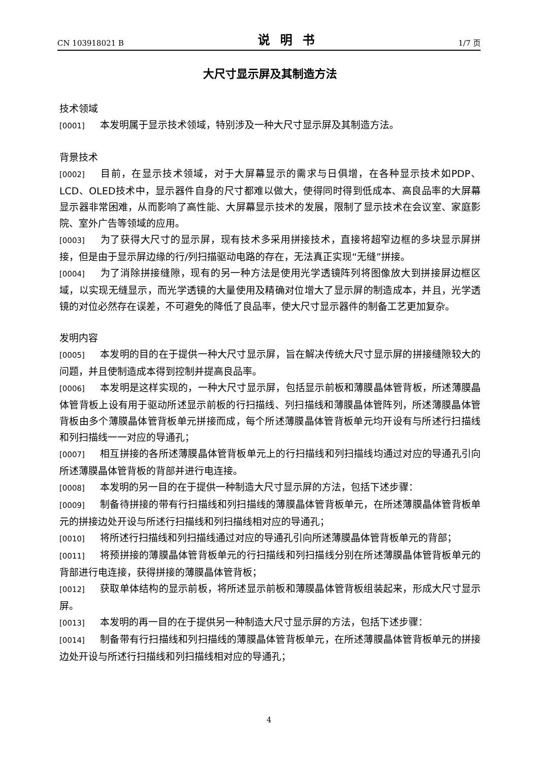CN 103918021 B 说明书 1/7 页
大尺寸显示屏及其制造方法
技术领域
[0001] 本发明属于显示技术领域，特别涉及一种大尺寸显示屏及其制造方法。
背景技术
[0002] 目前，在显示技术领域，对于大屏幕显示的需求与日俱增，在各种显示技术如PDP、LCD、OLED技术中，显示器件自身的尺寸都难以做大，使得同时得到低成本、高良品率的大屏幕显示器非常困难，从而影响了高性能、大屏幕显示技术的发展，限制了显示技术在会议室、家庭影院、室外广告等领域的应用。
[0003] 为了获得大尺寸的显示屏，现有技术多采用拼接技术，直接将超窄边框的多块显示屏拼接，但是由于显示屏边缘的行/列扫描驱动电路的存在，无法真正实现“无缝”拼接。
[0004] 为了消除拼接缝隙，现有的另一种方法是使用光学透镜阵列将图像放大到拼接屏边框区域，以实现无缝显示，而光学透镜的大量使用及精确对位增大了显示屏的制造成本，并且，光学透镜的对位必然存在误差，不可避免的降低了良品率，使大尺寸显示器件的制备工艺更加复杂。
发明内容
[0005] 本发明的目的在于提供一种大尺寸显示屏，旨在解决传统大尺寸显示屏的拼接缝隙较大的问题，并且使制造成本得到控制并提高良品率。
[0006] 本发明是这样实现的，一种大尺寸显示屏，包括显示前板和薄膜晶体管背板，所述薄膜晶体管背板上设有用于驱动所述显示前板的行扫描线、列扫描线和薄膜晶体管阵列，所述薄膜晶体管背板由多个薄膜晶体管背板单元拼接而成，每个所述薄膜晶体管背板单元均开设有与所述行扫描线和列扫描线一一对应的导通孔；
[0007] 相互拼接的各所述薄膜晶体管背板单元上的行扫描线和列扫描线均通过对应的导通孔引向所述薄膜晶体管背板的背部并进行电连接。
[0008] 本发明的另一目的在于提供一种制造大尺寸显示屏的方法，包括下述步骤：
[0009] 制备待拼接的带有行扫描线和列扫描线的薄膜晶体管背板单元，在所述薄膜晶体管背板单元的拼接边处开设与所述行扫描线和列扫描线相对应的导通孔；
[0010] 将所述行扫描线和列扫描线通过对应的导通孔引向所述薄膜晶体管背板单元的背部；
[0011] 将预拼接的薄膜晶体管背板单元的行扫描线和列扫描线分别在所述薄膜晶体管背板单元的背部进行电连接，获得拼接的薄膜晶体管背板；
[0012] 获取单体结构的显示前板，将所述显示前板和薄膜晶体管背板组装起来，形成大尺寸显示屏。
[0013] 本发明的再一目的在于提供另一种制造大尺寸显示屏的方法，包括下述步骤：
[0014] 制备带有行扫描线和列扫描线的薄膜晶体管背板单元，在所述薄膜晶体管背板单元的拼接边处开设与所述行扫描线和列扫描线相对应的导通孔；
4